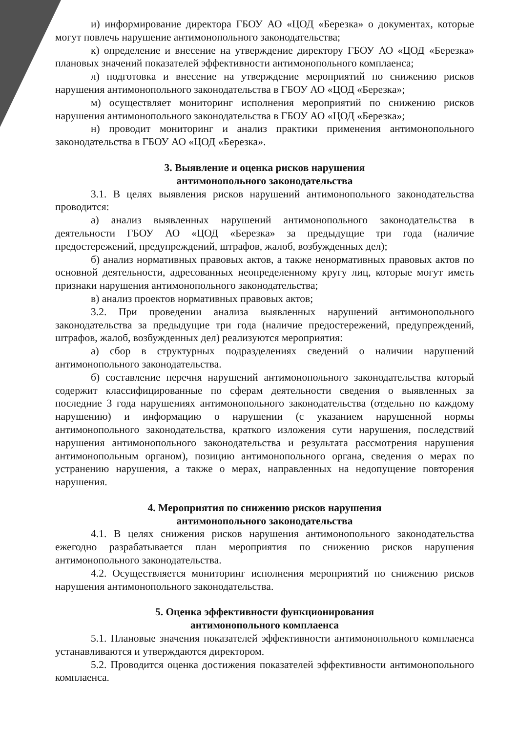и) информирование директора ГБОУ АО «ЦОД «Березка» о документах, которые могут повлечь нарушение антимонопольного законодательства;
к) определение и внесение на утверждение директору ГБОУ АО «ЦОД «Березка» плановых значений показателей эффективности антимонопольного комплаенса;
л) подготовка и внесение на утверждение мероприятий по снижению рисков нарушения антимонопольного законодательства в ГБОУ АО «ЦОД «Березка»;
м) осуществляет мониторинг исполнения мероприятий по снижению рисков нарушения антимонопольного законодательства в ГБОУ АО «ЦОД «Березка»;
н) проводит мониторинг и анализ практики применения антимонопольного законодательства в ГБОУ АО «ЦОД «Березка».
3. Выявление и оценка рисков нарушения
антимонопольного законодательства
3.1. В целях выявления рисков нарушений антимонопольного законодательства проводится:
а) анализ выявленных нарушений антимонопольного законодательства в деятельности ГБОУ АО «ЦОД «Березка» за предыдущие три года (наличие предостережений, предупреждений, штрафов, жалоб, возбужденных дел);
б) анализ нормативных правовых актов, а также ненормативных правовых актов по основной деятельности, адресованных неопределенному кругу лиц, которые могут иметь признаки нарушения антимонопольного законодательства;
в) анализ проектов нормативных правовых актов;
3.2. При проведении анализа выявленных нарушений антимонопольного законодательства за предыдущие три года (наличие предостережений, предупреждений, штрафов, жалоб, возбужденных дел) реализуются мероприятия:
а) сбор в структурных подразделениях сведений о наличии нарушений антимонопольного законодательства.
б) составление перечня нарушений антимонопольного законодательства который содержит классифицированные по сферам деятельности сведения о выявленных за последние 3 года нарушениях антимонопольного законодательства (отдельно по каждому нарушению) и информацию о нарушении (с указанием нарушенной нормы антимонопольного законодательства, краткого изложения сути нарушения, последствий нарушения антимонопольного законодательства и результата рассмотрения нарушения антимонопольным органом), позицию антимонопольного органа, сведения о мерах по устранению нарушения, а также о мерах, направленных на недопущение повторения нарушения.
4. Мероприятия по снижению рисков нарушения
антимонопольного законодательства
4.1. В целях снижения рисков нарушения антимонопольного законодательства ежегодно разрабатывается план мероприятия по снижению рисков нарушения антимонопольного законодательства.
4.2. Осуществляется мониторинг исполнения мероприятий по снижению рисков нарушения антимонопольного законодательства.
5. Оценка эффективности функционирования
антимонопольного комплаенса
5.1. Плановые значения показателей эффективности антимонопольного комплаенса устанавливаются и утверждаются директором.
5.2. Проводится оценка достижения показателей эффективности антимонопольного комплаенса.